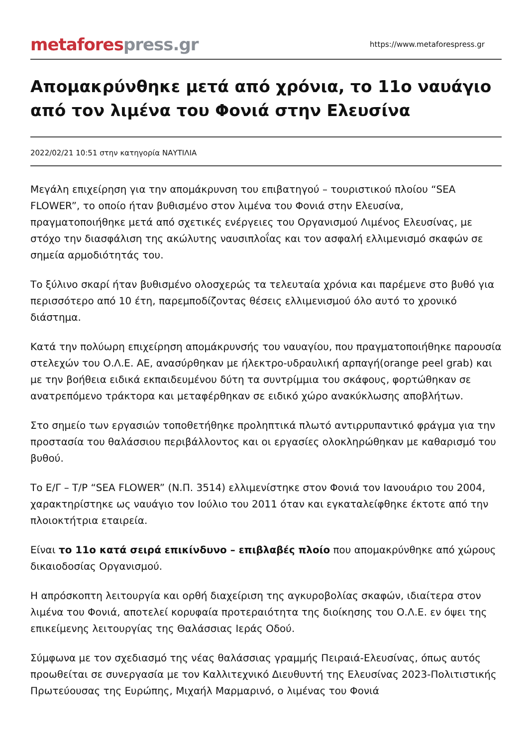metafores press.gr
https://www.metaforespress.gr
Απομακρύνθηκε μετά από χρόνια, το 11ο ναυάγιο από τον λιμένα του Φονιά στην Ελευσίνα
2022/02/21 10:51 στην κατηγορία ΝΑΥΤΙΛΙΑ
Μεγάλη επιχείρηση για την απομάκρυνση του επιβατηγού – τουριστικού πλοίου “SEA FLOWER”, το οποίο ήταν βυθισμένο στον λιμένα του Φονιά στην Ελευσίνα, πραγματοποιήθηκε μετά από σχετικές ενέργειες του Οργανισμού Λιμένος Ελευσίνας, με στόχο την διασφάλιση της ακώλυτης ναυσιπλοΐας και τον ασφαλή ελλιμενισμό σκαφών σε σημεία αρμοδιότητάς του.
Το ξύλινο σκαρί ήταν βυθισμένο ολοσχερώς τα τελευταία χρόνια και παρέμενε στο βυθό για περισσότερο από 10 έτη, παρεμποδίζοντας θέσεις ελλιμενισμού όλο αυτό το χρονικό διάστημα.
Κατά την πολύωρη επιχείρηση απομάκρυνσής του ναυαγίου, που πραγματοποιήθηκε παρουσία στελεχών του Ο.Λ.Ε. ΑΕ, ανασύρθηκαν με ήλεκτρο-υδραυλική αρπαγή(orange peel grab) και με την βοήθεια ειδικά εκπαιδευμένου δύτη τα συντρίμμια του σκάφους, φορτώθηκαν σε ανατρεπόμενο τράκτορα και μεταφέρθηκαν σε ειδικό χώρο ανακύκλωσης αποβλήτων.
Στο σημείο των εργασιών τοποθετήθηκε προληπτικά πλωτό αντιρρυπαντικό φράγμα για την προστασία του θαλάσσιου περιβάλλοντος και οι εργασίες ολοκληρώθηκαν με καθαρισμό του βυθού.
Το Ε/Γ – Τ/Ρ “SEA FLOWER” (Ν.Π. 3514) ελλιμενίστηκε στον Φονιά τον Ιανουάριο του 2004, χαρακτηρίστηκε ως ναυάγιο τον Ιούλιο του 2011 όταν και εγκαταλείφθηκε έκτοτε από την πλοιοκτήτρια εταιρεία.
Είναι το 11ο κατά σειρά επικίνδυνο – επιβλαβές πλοίο που απομακρύνθηκε από χώρους δικαιοδοσίας Οργανισμού.
Η απρόσκοπτη λειτουργία και ορθή διαχείριση της αγκυροβολίας σκαφών, ιδιαίτερα στον λιμένα του Φονιά, αποτελεί κορυφαία προτεραιότητα της διοίκησης του Ο.Λ.Ε. εν όψει της επικείμενης λειτουργίας της Θαλάσσιας Ιεράς Οδού.
Σύμφωνα με τον σχεδιασμό της νέας θαλάσσιας γραμμής Πειραιά-Ελευσίνας, όπως αυτός προωθείται σε συνεργασία με τον Καλλιτεχνικό Διευθυντή της Ελευσίνας 2023-Πολιτιστικής Πρωτεύουσας της Ευρώπης, Μιχαήλ Μαρμαρινό, ο λιμένας του Φονιά